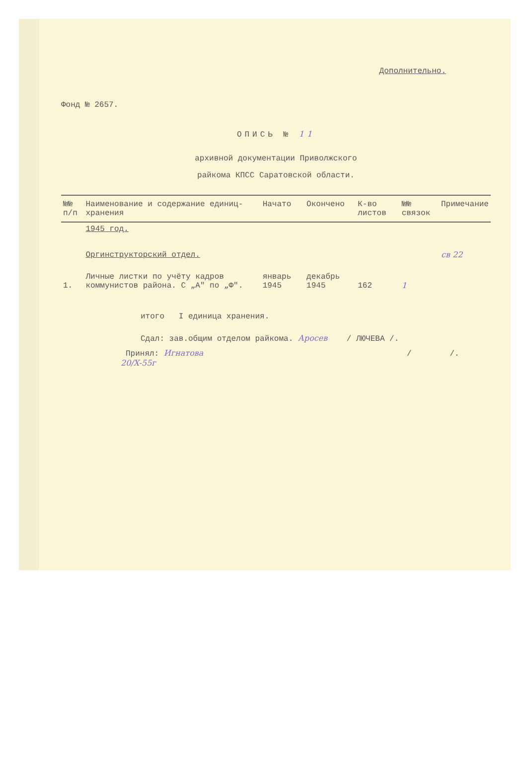Дополнительно.
Фонд № 2657.
ОПИСЬ № 11
архивной документации Приволжского
райкома КПСС Саратовской области.
| №№ п/п | Наименование и содержание единиц-хранения | Начато | Окончено | К-во листов | №№ связок | Примечание |
| --- | --- | --- | --- | --- | --- | --- |
| | 1945 год. | | | | | |
| | Оргинструкторский отдел. | | | | | св 22 |
| 1. | Личные листки по учёту кадров коммунистов района. С „А" по „Ф". | январь 1945 | декабрь 1945 | 162 | 1 | |
итого I единица хранения.
Сдал: зав.общим отделом райкома. Аросев / ЛЮЧЕВА /.
Принял: Игнатова / /.
20/X-55г